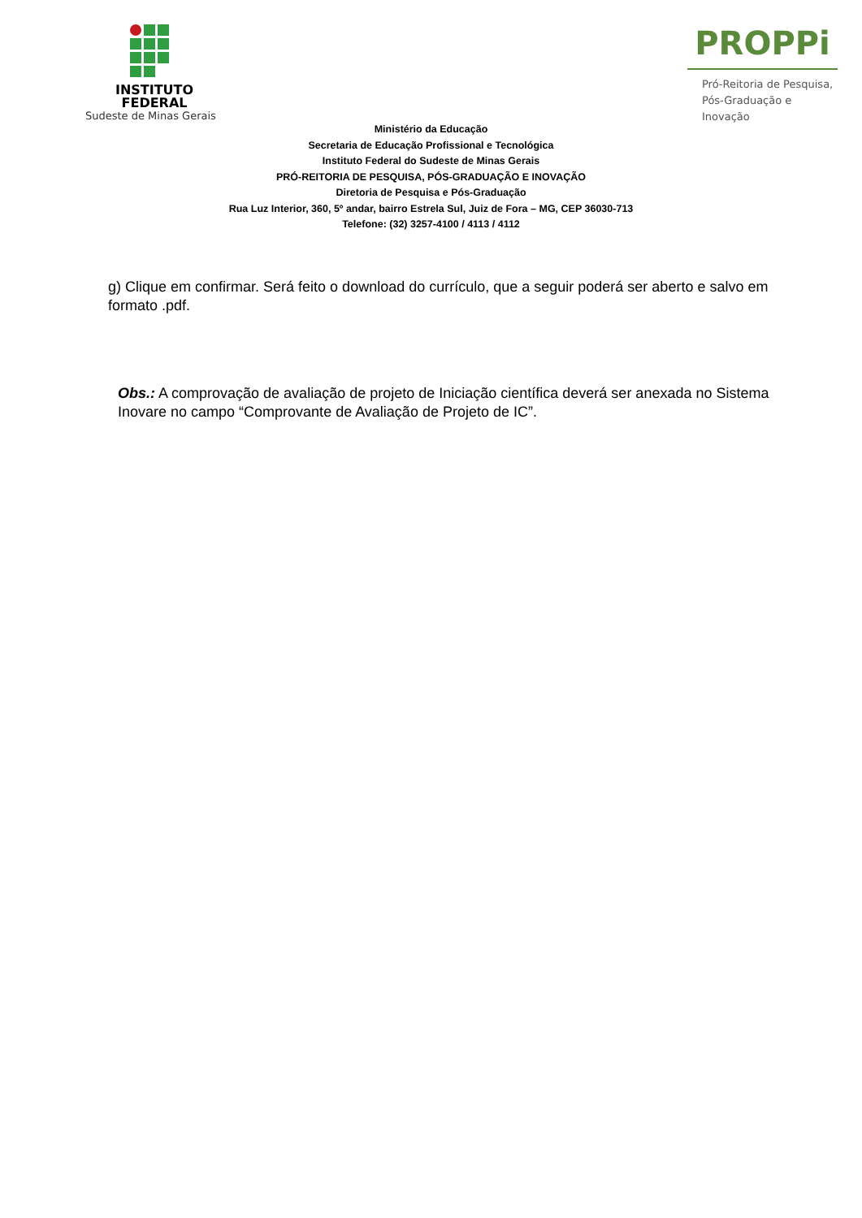INSTITUTO
FEDERAL
Sudeste de Minas Gerais
PROPPi
Pró-Reitoria de Pesquisa,
Pós-Graduação e Inovação
Ministério da Educação
Secretaria de Educação Profissional e Tecnológica
Instituto Federal do Sudeste de Minas Gerais
PRÓ-REITORIA DE PESQUISA, PÓS-GRADUAÇÃO E INOVAÇÃO
Diretoria de Pesquisa e Pós-Graduação
Rua Luz Interior, 360, 5º andar, bairro Estrela Sul, Juiz de Fora – MG, CEP 36030-713
Telefone: (32) 3257-4100 / 4113 / 4112
g) Clique em confirmar. Será feito o download do currículo, que a seguir poderá ser aberto e salvo em formato .pdf.
Obs.: A comprovação de avaliação de projeto de Iniciação científica deverá ser anexada no Sistema Inovare no campo “Comprovante de Avaliação de Projeto de IC”.